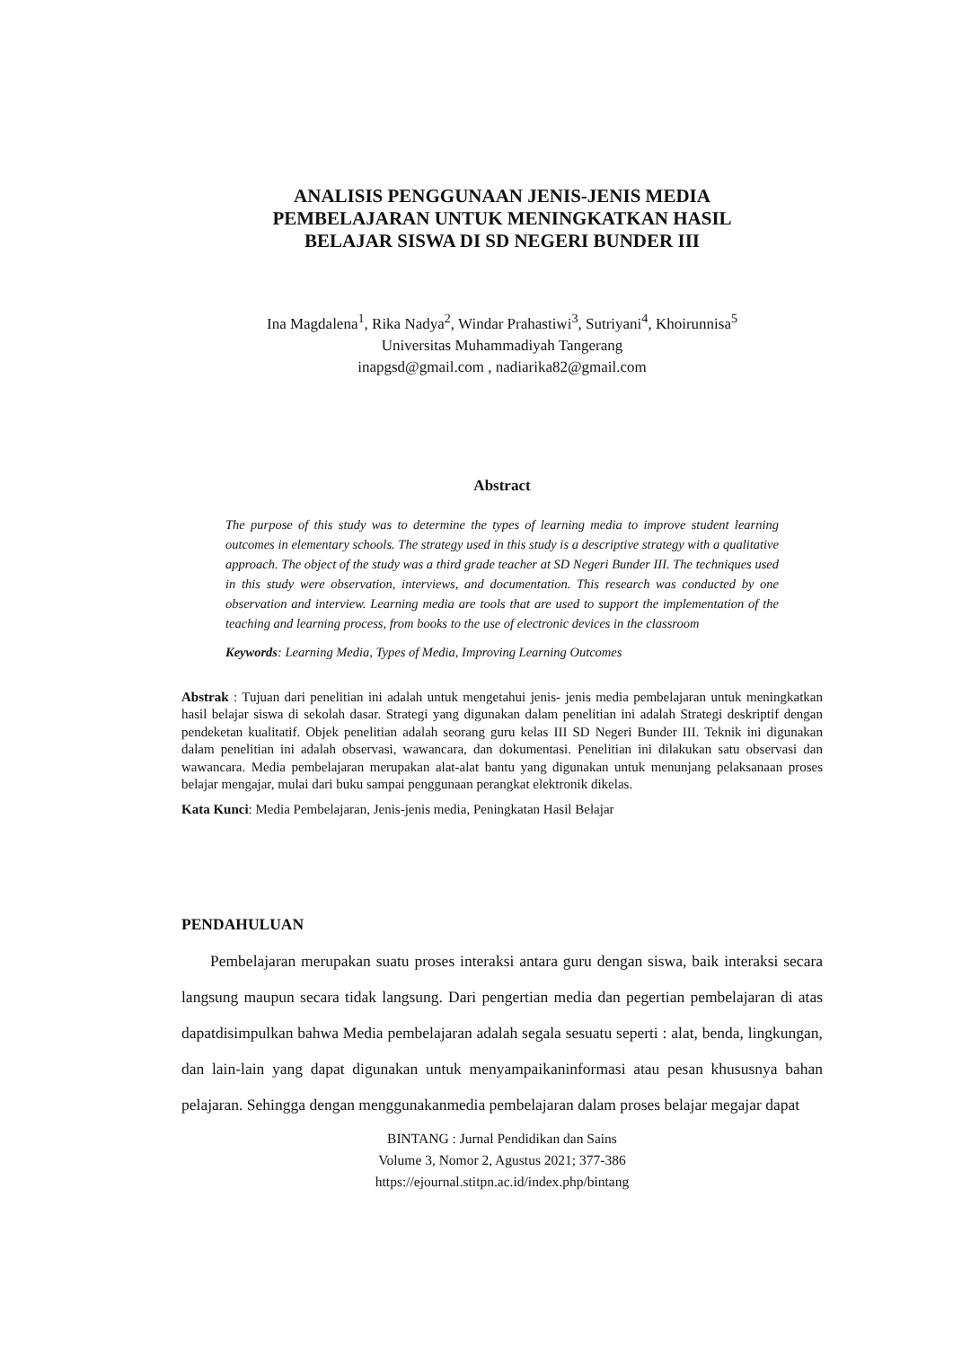ANALISIS PENGGUNAAN JENIS-JENIS MEDIA
PEMBELAJARAN UNTUK MENINGKATKAN HASIL
BELAJAR SISWA DI SD NEGERI BUNDER III
Ina Magdalena<sup>1</sup>, Rika Nadya<sup>2</sup>, Windar Prahastiwi<sup>3</sup>, Sutriyani<sup>4</sup>, Khoirunnisa<sup>5</sup>
Universitas Muhammadiyah Tangerang
inapgsd@gmail.com , nadiarika82@gmail.com
Abstract
The purpose of this study was to determine the types of learning media to improve student learning outcomes in elementary schools. The strategy used in this study is a descriptive strategy with a qualitative approach. The object of the study was a third grade teacher at SD Negeri Bunder III. The techniques used in this study were observation, interviews, and documentation. This research was conducted by one observation and interview. Learning media are tools that are used to support the implementation of the teaching and learning process, from books to the use of electronic devices in the classroom
Keywords: Learning Media, Types of Media, Improving Learning Outcomes
Abstrak : Tujuan dari penelitian ini adalah untuk mengetahui jenis- jenis media pembelajaran untuk meningkatkan hasil belajar siswa di sekolah dasar. Strategi yang digunakan dalam penelitian ini adalah Strategi deskriptif dengan pendeketan kualitatif. Objek penelitian adalah seorang guru kelas III SD Negeri Bunder III. Teknik ini digunakan dalam penelitian ini adalah observasi, wawancara, dan dokumentasi. Penelitian ini dilakukan satu observasi dan wawancara. Media pembelajaran merupakan alat-alat bantu yang digunakan untuk menunjang pelaksanaan proses belajar mengajar, mulai dari buku sampai penggunaan perangkat elektronik dikelas.
Kata Kunci: Media Pembelajaran, Jenis-jenis media, Peningkatan Hasil Belajar
PENDAHULUAN
Pembelajaran merupakan suatu proses interaksi antara guru dengan siswa, baik interaksi secara langsung maupun secara tidak langsung. Dari pengertian media dan pegertian pembelajaran di atas dapatdisimpulkan bahwa Media pembelajaran adalah segala sesuatu seperti : alat, benda, lingkungan, dan lain-lain yang dapat digunakan untuk menyampaikaninformasi atau pesan khususnya bahan pelajaran. Sehingga dengan menggunakanmedia pembelajaran dalam proses belajar megajar dapat
BINTANG : Jurnal Pendidikan dan Sains
Volume 3, Nomor 2, Agustus 2021; 377-386
https://ejournal.stitpn.ac.id/index.php/bintang